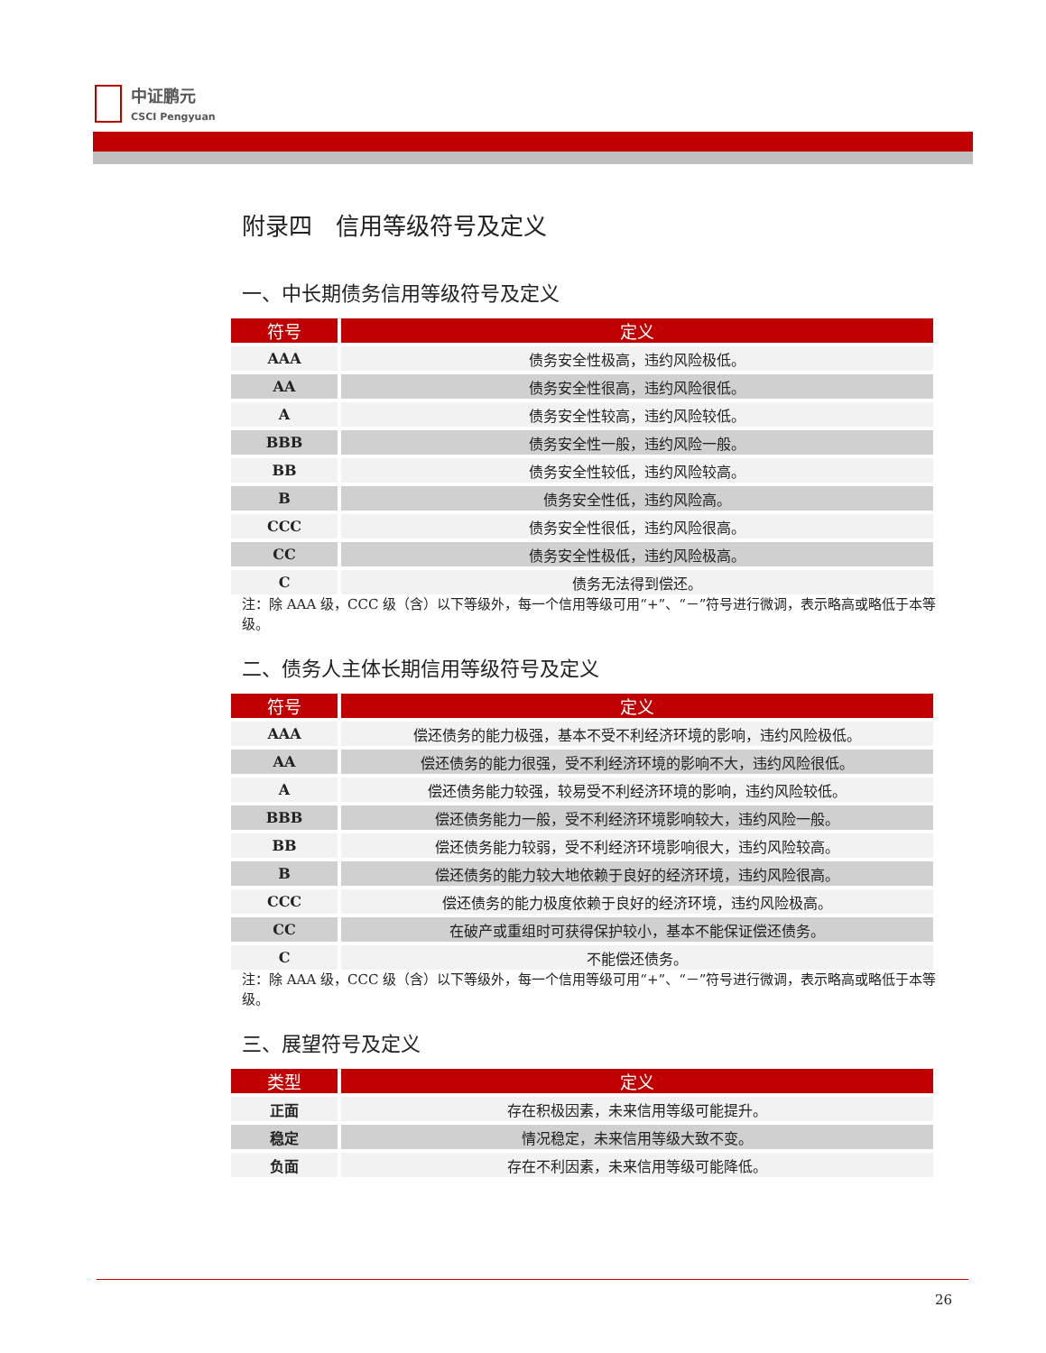中证鹏元
CSCI Pengyuan
附录四　信用等级符号及定义
一、中长期债务信用等级符号及定义
| 符号 | 定义 |
| --- | --- |
| AAA | 债务安全性极高，违约风险极低。 |
| AA | 债务安全性很高，违约风险很低。 |
| A | 债务安全性较高，违约风险较低。 |
| BBB | 债务安全性一般，违约风险一般。 |
| BB | 债务安全性较低，违约风险较高。 |
| B | 债务安全性低，违约风险高。 |
| CCC | 债务安全性很低，违约风险很高。 |
| CC | 债务安全性极低，违约风险极高。 |
| C | 债务无法得到偿还。 |
注：除 AAA 级，CCC 级（含）以下等级外，每一个信用等级可用“+”、“－”符号进行微调，表示略高或略低于本等级。
二、债务人主体长期信用等级符号及定义
| 符号 | 定义 |
| --- | --- |
| AAA | 偿还债务的能力极强，基本不受不利经济环境的影响，违约风险极低。 |
| AA | 偿还债务的能力很强，受不利经济环境的影响不大，违约风险很低。 |
| A | 偿还债务能力较强，较易受不利经济环境的影响，违约风险较低。 |
| BBB | 偿还债务能力一般，受不利经济环境影响较大，违约风险一般。 |
| BB | 偿还债务能力较弱，受不利经济环境影响很大，违约风险较高。 |
| B | 偿还债务的能力较大地依赖于良好的经济环境，违约风险很高。 |
| CCC | 偿还债务的能力极度依赖于良好的经济环境，违约风险极高。 |
| CC | 在破产或重组时可获得保护较小，基本不能保证偿还债务。 |
| C | 不能偿还债务。 |
注：除 AAA 级，CCC 级（含）以下等级外，每一个信用等级可用“+”、“－”符号进行微调，表示略高或略低于本等级。
三、展望符号及定义
| 类型 | 定义 |
| --- | --- |
| 正面 | 存在积极因素，未来信用等级可能提升。 |
| 稳定 | 情况稳定，未来信用等级大致不变。 |
| 负面 | 存在不利因素，未来信用等级可能降低。 |
26